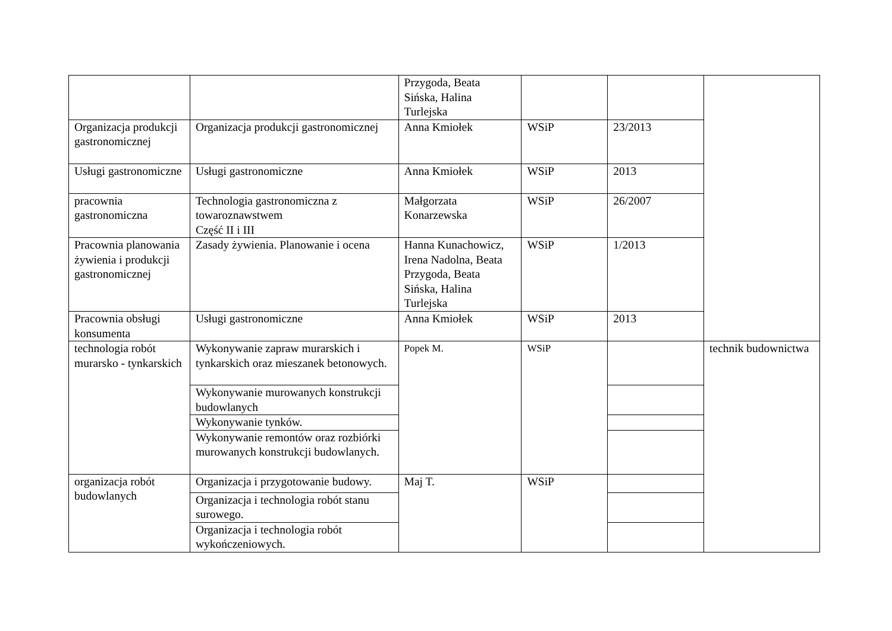| | | Przygoda, Beata Sińska, Halina Turlejska | | | |
| Organizacja produkcji gastronomicznej | Organizacja produkcji gastronomicznej | Anna Kmiołek | WSiP | 23/2013 | |
| Usługi gastronomiczne | Usługi gastronomiczne | Anna Kmiołek | WSiP | 2013 | |
| pracownia gastronomiczna | Technologia gastronomiczna z towaroznawstwem Część II i III | Małgorzata Konarzewska | WSiP | 26/2007 | |
| Pracownia planowania żywienia i produkcji gastronomicznej | Zasady żywienia. Planowanie i ocena | Hanna Kunachowicz, Irena Nadolna, Beata Przygoda, Beata Sińska, Halina Turlejska | WSiP | 1/2013 | |
| Pracownia obsługi konsumenta | Usługi gastronomiczne | Anna Kmiołek | WSiP | 2013 | |
| technologia robót murarsko - tynkarskich | Wykonywanie zapraw murarskich i tynkarskich oraz mieszanek betonowych. | Popek M. | WSiP | | technik budownictwa |
| | Wykonywanie murowanych konstrukcji budowlanych | | | | |
| | Wykonywanie tynków. | | | | |
| | Wykonywanie remontów oraz rozbiórki murowanych konstrukcji budowlanych. | | | | |
| organizacja robót budowlanych | Organizacja i przygotowanie budowy. | Maj T. | WSiP | | |
| | Organizacja i technologia robót stanu surowego. | | | | |
| | Organizacja i technologia robót wykończeniowych. | | | | |